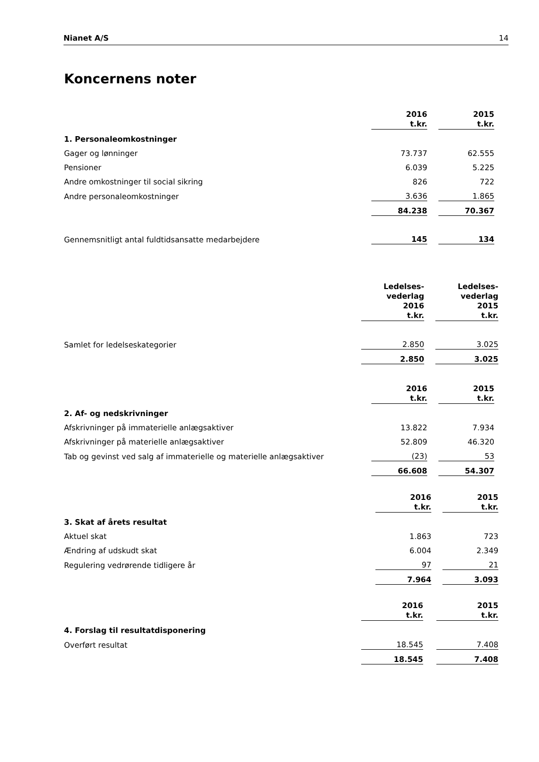Nianet A/S 14
Koncernens noter
| | 2016 t.kr. | | 2015 t.kr. | |
| 1. Personaleomkostninger | | | | |
| Gager og lønninger | 73.737 | | 62.555 | |
| Pensioner | 6.039 | | 5.225 | |
| Andre omkostninger til social sikring | 826 | | 722 | |
| Andre personaleomkostninger | 3.636 | | 1.865 | |
| | 84.238 | | 70.367 | |
| Gennemsnitligt antal fuldtidsansatte medarbejdere | 145 | | 134 | |
| | Ledelses- vederlag 2016 t.kr. | | Ledelses- vederlag 2015 t.kr. |
| Samlet for ledelseskategorier | 2.850 | | 3.025 |
| | 2.850 | | 3.025 |
| | 2016 t.kr. | | 2015 t.kr. | |
| 2. Af- og nedskrivninger | | | | |
| Afskrivninger på immaterielle anlægsaktiver | 13.822 | | 7.934 | |
| Afskrivninger på materielle anlægsaktiver | 52.809 | | 46.320 | |
| Tab og gevinst ved salg af immaterielle og materielle anlægsaktiver | (23) | | 53 | |
| | 66.608 | | 54.307 | |
| | 2016 t.kr. | | 2015 t.kr. |
| 3. Skat af årets resultat | | | |
| Aktuel skat | 1.863 | | 723 |
| Ændring af udskudt skat | 6.004 | | 2.349 |
| Regulering vedrørende tidligere år | 97 | | 21 |
| | 7.964 | | 3.093 |
| | 2016 t.kr. | | 2015 t.kr. |
| 4. Forslag til resultatdisponering | | | |
| Overført resultat | 18.545 | | 7.408 |
| | 18.545 | | 7.408 |